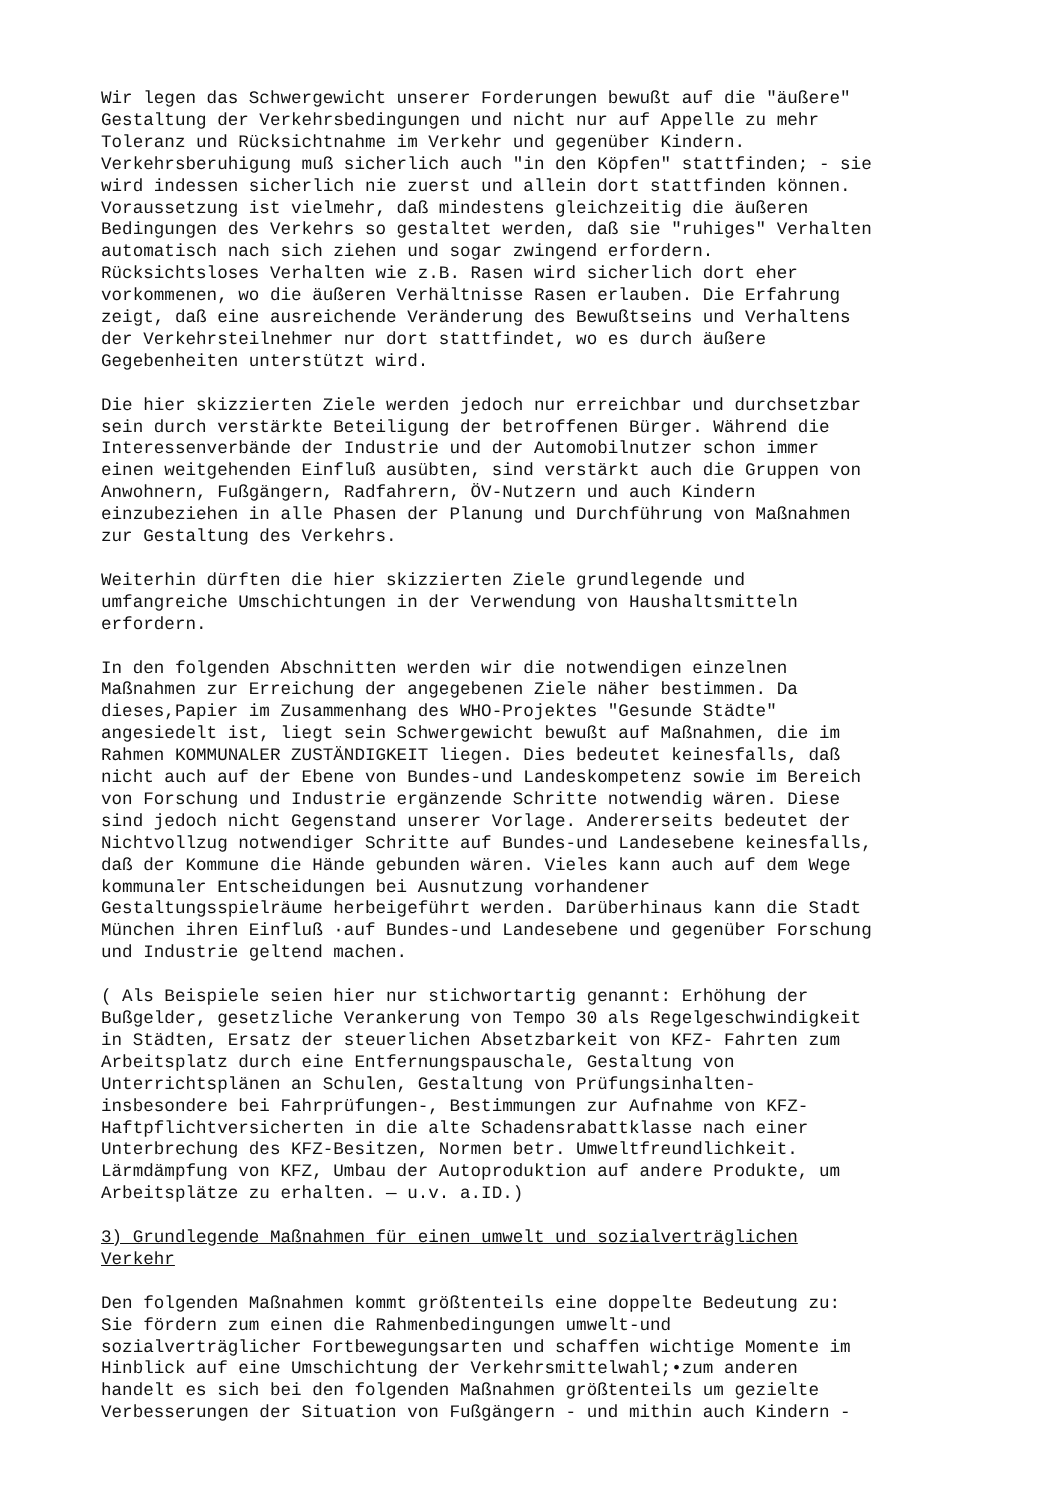Wir legen das Schwergewicht unserer Forderungen bewußt auf die "äußere" Gestaltung der Verkehrsbedingungen und nicht nur auf Appelle zu mehr Toleranz und Rücksichtnahme im Verkehr und gegenüber Kindern. Verkehrsberuhigung muß sicherlich auch "in den Köpfen" stattfinden; - sie wird indessen sicherlich nie zuerst und allein dort stattfinden können. Voraussetzung ist vielmehr, daß mindestens gleichzeitig die äußeren Bedingungen des Verkehrs so gestaltet werden, daß sie "ruhiges" Verhalten automatisch nach sich ziehen und sogar zwingend erfordern. Rücksichtsloses Verhalten wie z.B. Rasen wird sicherlich dort eher vorkommenen, wo die äußeren Verhältnisse Rasen erlauben. Die Erfahrung zeigt, daß eine ausreichende Veränderung des Bewußtseins und Verhaltens der Verkehrsteilnehmer nur dort stattfindet, wo es durch äußere Gegebenheiten unterstützt wird.
Die hier skizzierten Ziele werden jedoch nur erreichbar und durchsetzbar sein durch verstärkte Beteiligung der betroffenen Bürger. Während die Interessenverbände der Industrie und der Automobilnutzer schon immer einen weitgehenden Einfluß ausübten, sind verstärkt auch die Gruppen von Anwohnern, Fußgängern, Radfahrern, ÖV-Nutzern und auch Kindern einzubeziehen in alle Phasen der Planung und Durchführung von Maßnahmen zur Gestaltung des Verkehrs.
Weiterhin dürften die hier skizzierten Ziele grundlegende und umfangreiche Umschichtungen in der Verwendung von Haushaltsmitteln erfordern.
In den folgenden Abschnitten werden wir die notwendigen einzelnen Maßnahmen zur Erreichung der angegebenen Ziele näher bestimmen. Da dieses,Papier im Zusammenhang des WHO-Projektes "Gesunde Städte" angesiedelt ist, liegt sein Schwergewicht bewußt auf Maßnahmen, die im Rahmen KOMMUNALER ZUSTÄNDIGKEIT liegen. Dies bedeutet keinesfalls, daß nicht auch auf der Ebene von Bundes-und Landeskompetenz sowie im Bereich von Forschung und Industrie ergänzende Schritte notwendig wären. Diese sind jedoch nicht Gegenstand unserer Vorlage. Andererseits bedeutet der Nichtvollzug notwendiger Schritte auf Bundes-und Landesebene keinesfalls, daß der Kommune die Hände gebunden wären. Vieles kann auch auf dem Wege kommunaler Entscheidungen bei Ausnutzung vorhandener Gestaltungsspielräume herbeigeführt werden. Darüberhinaus kann die Stadt München ihren Einfluß ·auf Bundes-und Landesebene und gegenüber Forschung und Industrie geltend machen.
( Als Beispiele seien hier nur stichwortartig genannt: Erhöhung der Bußgelder, gesetzliche Verankerung von Tempo 30 als Regelgeschwindigkeit in Städten, Ersatz der steuerlichen Absetzbarkeit von KFZ- Fahrten zum Arbeitsplatz durch eine Entfernungspauschale, Gestaltung von Unterrichtsplänen an Schulen, Gestaltung von Prüfungsinhalten- insbesondere bei Fahrprüfungen-, Bestimmungen zur Aufnahme von KFZ- Haftpflichtversicherten in die alte Schadensrabattklasse nach einer Unterbrechung des KFZ-Besitzen, Normen betr. Umweltfreundlichkeit. Lärmdämpfung von KFZ, Umbau der Autoproduktion auf andere Produkte, um Arbeitsplätze zu erhalten. — u.v. a.ID.)
3) Grundlegende Maßnahmen für einen umwelt und sozialverträglichen Verkehr
Den folgenden Maßnahmen kommt größtenteils eine doppelte Bedeutung zu: Sie fördern zum einen die Rahmenbedingungen umwelt-und sozialverträglicher Fortbewegungsarten und schaffen wichtige Momente im Hinblick auf eine Umschichtung der Verkehrsmittelwahl;•zum anderen handelt es sich bei den folgenden Maßnahmen größtenteils um gezielte Verbesserungen der Situation von Fußgängern - und mithin auch Kindern -